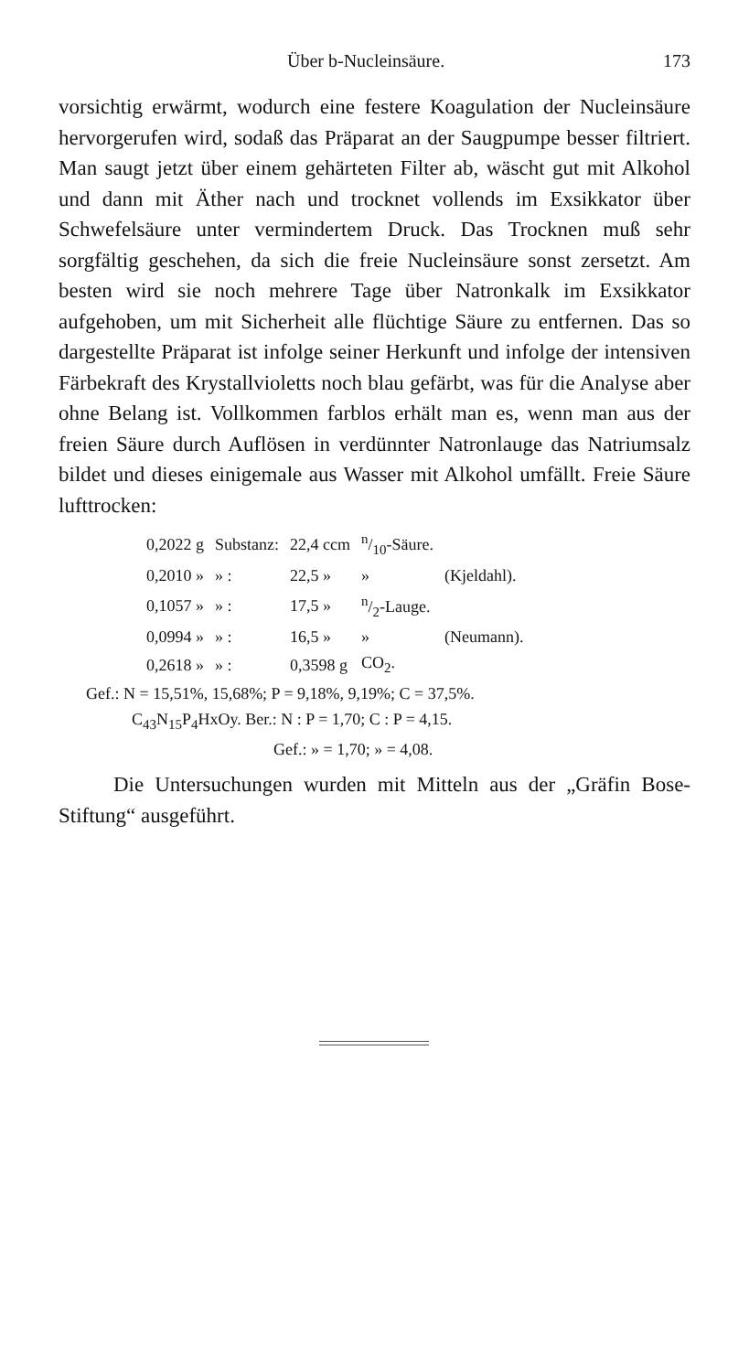Über b-Nucleinsäure. 173
vorsichtig erwärmt, wodurch eine festere Koagulation der Nucleinsäure hervorgerufen wird, sodaß das Präparat an der Saugpumpe besser filtriert. Man saugt jetzt über einem gehärteten Filter ab, wäscht gut mit Alkohol und dann mit Äther nach und trocknet vollends im Exsikkator über Schwefelsäure unter vermindertem Druck. Das Trocknen muß sehr sorgfältig geschehen, da sich die freie Nucleinsäure sonst zersetzt. Am besten wird sie noch mehrere Tage über Natronkalk im Exsikkator aufgehoben, um mit Sicherheit alle flüchtige Säure zu entfernen. Das so dargestellte Präparat ist infolge seiner Herkunft und infolge der intensiven Färbekraft des Krystallvioletts noch blau gefärbt, was für die Analyse aber ohne Belang ist. Vollkommen farblos erhält man es, wenn man aus der freien Säure durch Auflösen in verdünnter Natronlauge das Natriumsalz bildet und dieses einigemale aus Wasser mit Alkohol umfällt. Freie Säure lufttrocken:
| 0,2022 g | Substanz: | 22,4 ccm | n/10-Säure. | |
| 0,2010 » | » : | 22,5 » | » | (Kjeldahl). |
| 0,1057 » | » : | 17,5 » | n/2-Lauge. | |
| 0,0994 » | » : | 16,5 » | » | (Neumann). |
| 0,2618 » | » : | 0,3598 g | CO<sub>2</sub>. | |
Gef.: N = 15,51%, 15,68%; P = 9,18%, 9,19%; C = 37,5%.
C<sub>43</sub>N<sub>15</sub>P<sub>4</sub>HxOy. Ber.: N : P = 1,70; C : P = 4,15.
Gef.: » = 1,70; » = 4,08.
Die Untersuchungen wurden mit Mitteln aus der „Gräfin Bose-Stiftung“ ausgeführt.